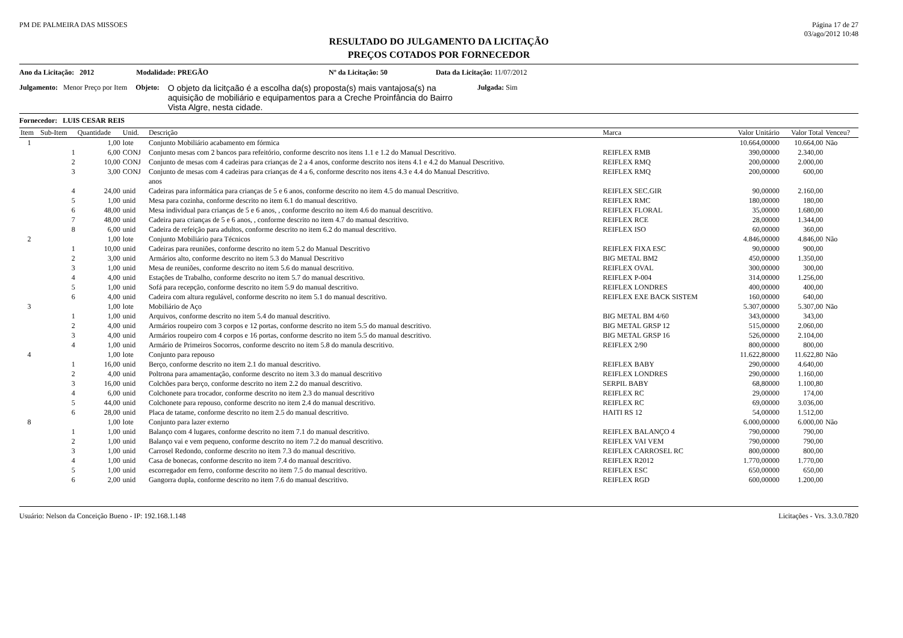PM DE PALMEIRA DAS MISSOES Página 17 de 27
03/ago/2012 10:48
RESULTADO DO JULGAMENTO DA LICITAÇÃO
PREÇOS COTADOS POR FORNECEDOR
Ano da Licitação: 2012 Modalidade: PREGÃO Nº da Licitação: 50 Data da Licitação: 11/07/2012
Julgamento: Menor Preço por Item Objeto: O objeto da licitçaão é a escolha da(s) proposta(s) mais vantajosa(s) na aquisição de mobiliário e equipamentos para a Creche Proinfância do Bairro Vista Algre, nesta cidade. Julgada: Sim
Fornecedor: LUIS CESAR REIS
| Item | Sub-Item | Quantidade | Unid. | Descrição | Marca | Valor Unitário | Valor Total | Venceu? |
| --- | --- | --- | --- | --- | --- | --- | --- | --- |
| 1 | | 1,00 | lote | Conjunto Mobiliário acabamento em fórmica | | 10.664,00000 | 10.664,00 | Não |
| | 1 | 6,00 | CONJ | Conjunto mesas com 2 bancos para refeitório, conforme descrito nos itens 1.1 e 1.2 do Manual Descritivo. | REIFLEX RMB | 390,00000 | 2.340,00 | |
| | 2 | 10,00 | CONJ | Conjunto de mesas com 4 cadeiras para crianças de 2 a 4 anos, conforme descrito nos itens 4.1 e 4.2 do Manual Descritivo. | REIFLEX RMQ | 200,00000 | 2.000,00 | |
| | 3 | 3,00 | CONJ | Conjunto de mesas com 4 cadeiras para crianças de 4 a 6, conforme descrito nos itens 4.3 e 4.4 do Manual Descritivo. anos | REIFLEX RMQ | 200,00000 | 600,00 | |
| | 4 | 24,00 | unid | Cadeiras para informática para crianças de 5 e 6 anos, conforme descrito no item 4.5 do manual Descritivo. | REIFLEX SEC.GIR | 90,00000 | 2.160,00 | |
| | 5 | 1,00 | unid | Mesa para cozinha, conforme descrito no item 6.1 do manual descritivo. | REIFLEX RMC | 180,00000 | 180,00 | |
| | 6 | 48,00 | unid | Mesa individual para crianças de 5 e 6 anos, , conforme descrito no item 4.6 do manual descritivo. | REIFLEX FLORAL | 35,00000 | 1.680,00 | |
| | 7 | 48,00 | unid | Cadeira para crianças de 5 e 6 anos, , conforme descrito no item 4.7 do manual descritivo. | REIFLEX RCE | 28,00000 | 1.344,00 | |
| | 8 | 6,00 | unid | Cadeira de refeição para adultos, conforme descrito no item 6.2 do manual descritivo. | REIFLEX ISO | 60,00000 | 360,00 | |
| 2 | | 1,00 | lote | Conjunto Mobiliário para Técnicos | | 4.846,00000 | 4.846,00 | Não |
| | 1 | 10,00 | unid | Cadeiras para reuniões, conforme descrito no item 5.2 do Manual Descritivo | REIFLEX FIXA ESC | 90,00000 | 900,00 | |
| | 2 | 3,00 | unid | Armários alto, conforme descrito no item 5.3 do Manual Descritivo | BIG METAL BM2 | 450,00000 | 1.350,00 | |
| | 3 | 1,00 | unid | Mesa de reuniões, conforme descrito no item 5.6 do manual descritivo. | REIFLEX OVAL | 300,00000 | 300,00 | |
| | 4 | 4,00 | unid | Estações de Trabalho, conforme descrito no item 5.7 do manual descritivo. | REIFLEX P-004 | 314,00000 | 1.256,00 | |
| | 5 | 1,00 | unid | Sofá para recepção, conforme descrito no item 5.9 do manual descritivo. | REIFLEX LONDRES | 400,00000 | 400,00 | |
| | 6 | 4,00 | unid | Cadeira com altura regulável, conforme descrito no item 5.1 do manual descritivo. | REIFLEX EXE BACK SISTEM | 160,00000 | 640,00 | |
| 3 | | 1,00 | lote | Mobiliário de Aço | | 5.307,00000 | 5.307,00 | Não |
| | 1 | 1,00 | unid | Arquivos, conforme descrito no item 5.4 do manual descritivo. | BIG METAL BM 4/60 | 343,00000 | 343,00 | |
| | 2 | 4,00 | unid | Armários roupeiro com 3 corpos e 12 portas, conforme descrito no item 5.5 do manual descritivo. | BIG METAL GRSP 12 | 515,00000 | 2.060,00 | |
| | 3 | 4,00 | unid | Armários roupeiro com 4 corpos e 16 portas, conforme descrito no item 5.5 do manual descritivo. | BIG METAL GRSP 16 | 526,00000 | 2.104,00 | |
| | 4 | 1,00 | unid | Armário de Primeiros Socorros, conforme descrito no item 5.8 do manula descritivo. | REIFLEX 2/90 | 800,00000 | 800,00 | |
| 4 | | 1,00 | lote | Conjunto para repouso | | 11.622,80000 | 11.622,80 | Não |
| | 1 | 16,00 | unid | Berço, conforme descrito no item 2.1 do manual descritivo. | REIFLEX BABY | 290,00000 | 4.640,00 | |
| | 2 | 4,00 | unid | Poltrona para amamentação, conforme descrito no item 3.3 do manual descritivo | REIFLEX LONDRES | 290,00000 | 1.160,00 | |
| | 3 | 16,00 | unid | Colchões para berço, conforme descrito no item 2.2 do manual descritivo. | SERPIL BABY | 68,80000 | 1.100,80 | |
| | 4 | 6,00 | unid | Colchonete para trocador, conforme descrito no item 2.3 do manual descritivo | REIFLEX RC | 29,00000 | 174,00 | |
| | 5 | 44,00 | unid | Colchonete para repouso, conforme descrito no item 2.4 do manual descritivo. | REIFLEX RC | 69,00000 | 3.036,00 | |
| | 6 | 28,00 | unid | Placa de tatame, conforme descrito no item 2.5 do manual descritivo. | HAITI RS 12 | 54,00000 | 1.512,00 | |
| 8 | | 1,00 | lote | Conjunto para lazer externo | | 6.000,00000 | 6.000,00 | Não |
| | 1 | 1,00 | unid | Balanço com 4 lugares, conforme descrito no item 7.1 do manual descritivo. | REIFLEX BALANÇO 4 | 790,00000 | 790,00 | |
| | 2 | 1,00 | unid | Balanço vai e vem pequeno, conforme descrito no item 7.2 do manual descritivo. | REIFLEX VAI VEM | 790,00000 | 790,00 | |
| | 3 | 1,00 | unid | Carrosel Redondo, conforme descrito no item 7.3 do manual descritivo. | REIFLEX CARROSEL RC | 800,00000 | 800,00 | |
| | 4 | 1,00 | unid | Casa de bonecas, conforme descrito no item 7.4 do manual descritivo. | REIFLEX R2012 | 1.770,00000 | 1.770,00 | |
| | 5 | 1,00 | unid | escorregador em ferro, conforme descrito no item 7.5 do manual descritivo. | REIFLEX ESC | 650,00000 | 650,00 | |
| | 6 | 2,00 | unid | Gangorra dupla, conforme descrito no item 7.6 do manual descritivo. | REIFLEX RGD | 600,00000 | 1.200,00 | |
Usuário: Nelson da Conceição Bueno - IP: 192.168.1.148 Licitações - Vrs. 3.3.0.7820